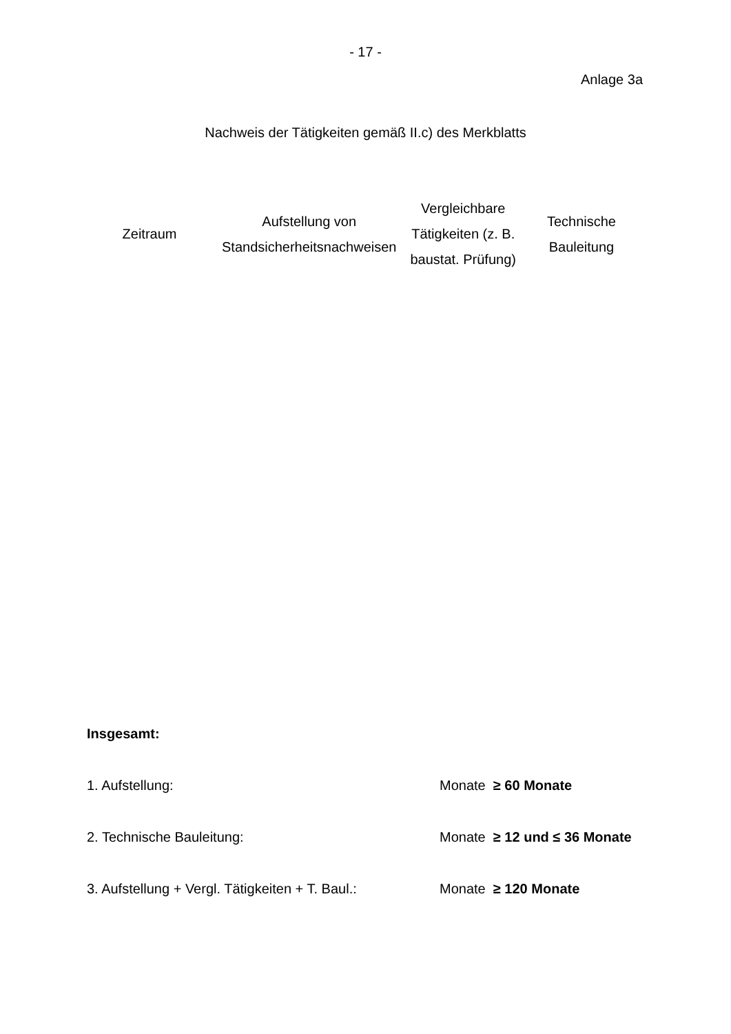- 17 -
Anlage 3a
Nachweis der Tätigkeiten gemäß II.c) des Merkblatts
| Zeitraum | Aufstellung von Standsicherheitsnachweisen | Vergleichbare Tätigkeiten (z. B. baustat. Prüfung) | Technische Bauleitung |
| --- | --- | --- | --- |
Insgesamt:
1. Aufstellung: Monate ≥ 60 Monate
2. Technische Bauleitung: Monate ≥ 12 und ≤ 36 Monate
3. Aufstellung + Vergl. Tätigkeiten + T. Baul.: Monate ≥ 120 Monate